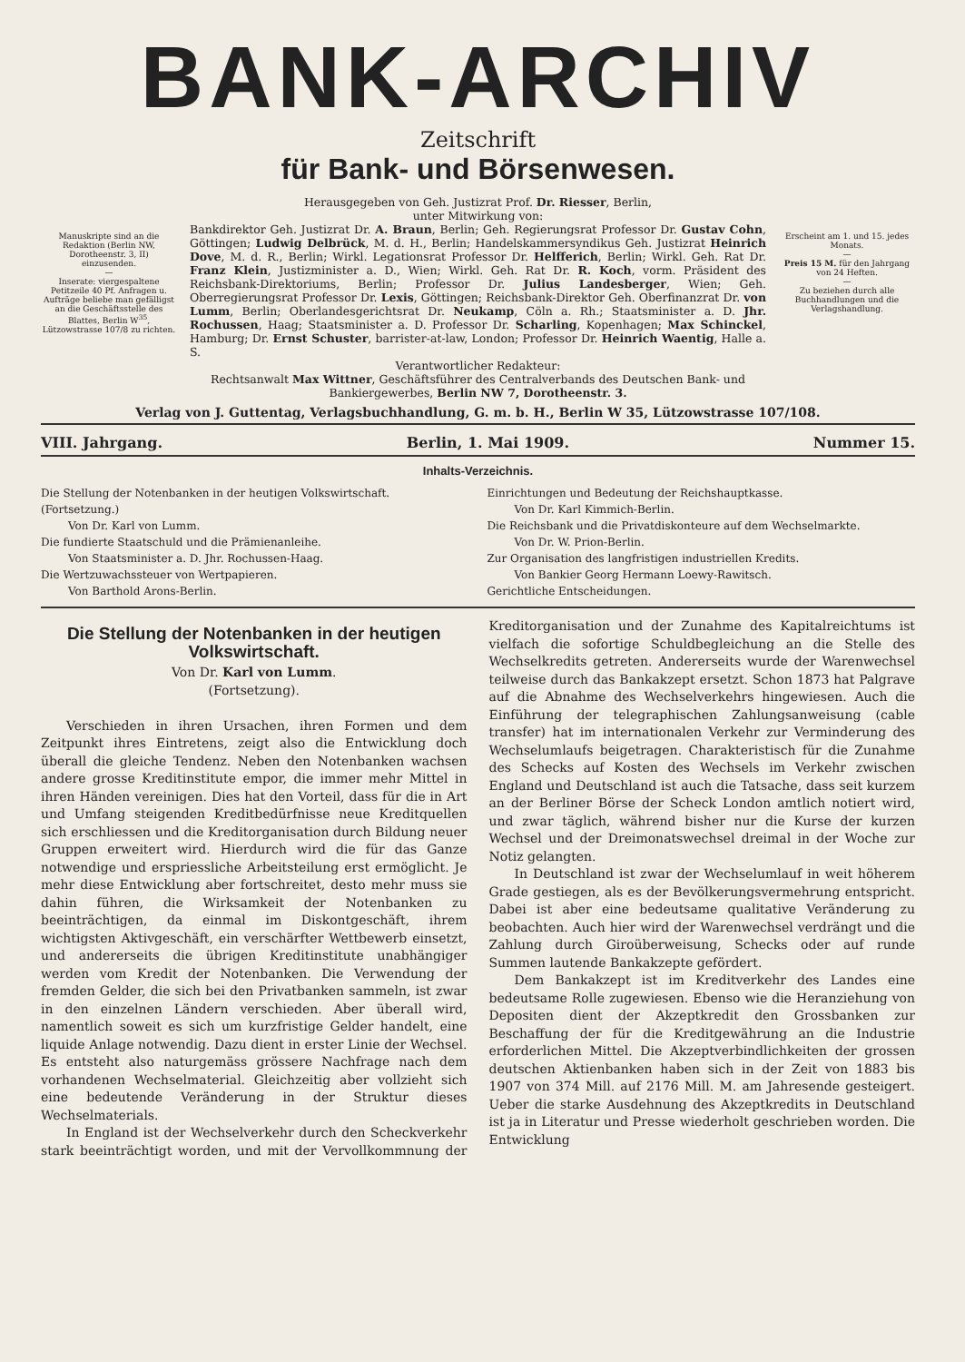BANK-ARCHIV
Zeitschrift
für Bank- und Börsenwesen.
Manuskripte sind an die Redaktion (Berlin NW, Dorotheenstr. 3, II) einzusenden.
—
Inserate: viergespaltene Petitzeile 40 Pf. Anfragen u. Aufträge beliebe man gefälligst an die Geschäftsstelle des Blattes, Berlin W<sup>35</sup>, Lützowstrasse 107/8 zu richten.
Herausgegeben von Geh. Justizrat Prof. Dr. Riesser, Berlin,
unter Mitwirkung von:
Bankdirektor Geh. Justizrat Dr. A. Braun, Berlin; Geh. Regierungsrat Professor Dr. Gustav Cohn, Göttingen; Ludwig Delbrück, M. d. H., Berlin; Handelskammersyndikus Geh. Justizrat Heinrich Dove, M. d. R., Berlin; Wirkl. Legationsrat Professor Dr. Helfferich, Berlin; Wirkl. Geh. Rat Dr. Franz Klein, Justizminister a. D., Wien; Wirkl. Geh. Rat Dr. R. Koch, vorm. Präsident des Reichsbank-Direktoriums, Berlin; Professor Dr. Julius Landesberger, Wien; Geh. Oberregierungsrat Professor Dr. Lexis, Göttingen; Reichsbank-Direktor Geh. Oberfinanzrat Dr. von Lumm, Berlin; Oberlandesgerichtsrat Dr. Neukamp, Cöln a. Rh.; Staatsminister a. D. Jhr. Rochussen, Haag; Staatsminister a. D. Professor Dr. Scharling, Kopenhagen; Max Schinckel, Hamburg; Dr. Ernst Schuster, barrister-at-law, London; Professor Dr. Heinrich Waentig, Halle a. S.
Verantwortlicher Redakteur:
Rechtsanwalt Max Wittner, Geschäftsführer des Centralverbands des Deutschen Bank- und Bankiergewerbes, Berlin NW 7, Dorotheenstr. 3.
Erscheint am 1. und 15. jedes Monats.
—
Preis 15 M. für den Jahrgang von 24 Heften.
—
Zu beziehen durch alle Buchhandlungen und die Verlagshandlung.
Verlag von J. Guttentag, Verlagsbuchhandlung, G. m. b. H., Berlin W 35, Lützowstrasse 107/108.
VIII. Jahrgang. Berlin, 1. Mai 1909. Nummer 15.
Inhalts-Verzeichnis.
Die Stellung der Notenbanken in der heutigen Volkswirtschaft.
(Fortsetzung.)
Von Dr. Karl von Lumm.
Die fundierte Staatschuld und die Prämienanleihe.
Von Staatsminister a. D. Jhr. Rochussen-Haag.
Die Wertzuwachssteuer von Wertpapieren.
Von Barthold Arons-Berlin.
Einrichtungen und Bedeutung der Reichshauptkasse.
Von Dr. Karl Kimmich-Berlin.
Die Reichsbank und die Privatdiskonteure auf dem Wechselmarkte.
Von Dr. W. Prion-Berlin.
Zur Organisation des langfristigen industriellen Kredits.
Von Bankier Georg Hermann Loewy-Rawitsch.
Gerichtliche Entscheidungen.
Die Stellung der Notenbanken in der heutigen Volkswirtschaft.
Von Dr. Karl von Lumm.
(Fortsetzung).
Verschieden in ihren Ursachen, ihren Formen und dem Zeitpunkt ihres Eintretens, zeigt also die Entwicklung doch überall die gleiche Tendenz. Neben den Notenbanken wachsen andere grosse Kreditinstitute empor, die immer mehr Mittel in ihren Händen vereinigen. Dies hat den Vorteil, dass für die in Art und Umfang steigenden Kreditbedürfnisse neue Kreditquellen sich erschliessen und die Kreditorganisation durch Bildung neuer Gruppen erweitert wird. Hierdurch wird die für das Ganze notwendige und erspriessliche Arbeitsteilung erst ermöglicht. Je mehr diese Entwicklung aber fortschreitet, desto mehr muss sie dahin führen, die Wirksamkeit der Notenbanken zu beeinträchtigen, da einmal im Diskontgeschäft, ihrem wichtigsten Aktivgeschäft, ein verschärfter Wettbewerb einsetzt, und andererseits die übrigen Kreditinstitute unabhängiger werden vom Kredit der Notenbanken. Die Verwendung der fremden Gelder, die sich bei den Privatbanken sammeln, ist zwar in den einzelnen Ländern verschieden. Aber überall wird, namentlich soweit es sich um kurzfristige Gelder handelt, eine liquide Anlage notwendig. Dazu dient in erster Linie der Wechsel. Es entsteht also naturgemäss grössere Nachfrage nach dem vorhandenen Wechselmaterial. Gleichzeitig aber vollzieht sich eine bedeutende Veränderung in der Struktur dieses Wechselmaterials.
In England ist der Wechselverkehr durch den Scheckverkehr stark beeinträchtigt worden, und mit der Vervollkommnung der Kreditorganisation und der Zunahme des Kapitalreichtums ist vielfach die sofortige Schuldbegleichung an die Stelle des Wechselkredits getreten. Andererseits wurde der Warenwechsel teilweise durch das Bankakzept ersetzt. Schon 1873 hat Palgrave auf die Abnahme des Wechselverkehrs hingewiesen. Auch die Einführung der telegraphischen Zahlungsanweisung (cable transfer) hat im internationalen Verkehr zur Verminderung des Wechselumlaufs beigetragen. Charakteristisch für die Zunahme des Schecks auf Kosten des Wechsels im Verkehr zwischen England und Deutschland ist auch die Tatsache, dass seit kurzem an der Berliner Börse der Scheck London amtlich notiert wird, und zwar täglich, während bisher nur die Kurse der kurzen Wechsel und der Dreimonatswechsel dreimal in der Woche zur Notiz gelangten.
In Deutschland ist zwar der Wechselumlauf in weit höherem Grade gestiegen, als es der Bevölkerungsvermehrung entspricht. Dabei ist aber eine bedeutsame qualitative Veränderung zu beobachten. Auch hier wird der Warenwechsel verdrängt und die Zahlung durch Giroüberweisung, Schecks oder auf runde Summen lautende Bankakzepte gefördert.
Dem Bankakzept ist im Kreditverkehr des Landes eine bedeutsame Rolle zugewiesen. Ebenso wie die Heranziehung von Depositen dient der Akzeptkredit den Grossbanken zur Beschaffung der für die Kreditgewährung an die Industrie erforderlichen Mittel. Die Akzeptverbindlichkeiten der grossen deutschen Aktienbanken haben sich in der Zeit von 1883 bis 1907 von 374 Mill. auf 2176 Mill. M. am Jahresende gesteigert. Ueber die starke Ausdehnung des Akzeptkredits in Deutschland ist ja in Literatur und Presse wiederholt geschrieben worden. Die Entwicklung